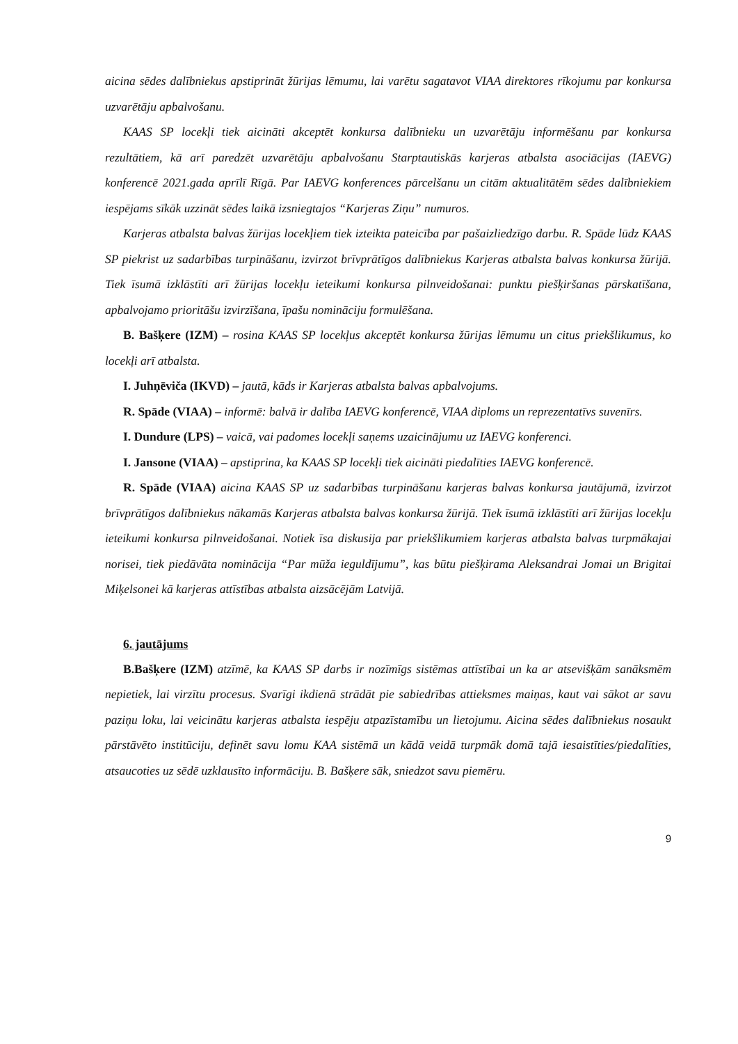aicina sēdes dalībniekus apstiprināt žūrijas lēmumu, lai varētu sagatavot VIAA direktores rīkojumu par konkursa uzvarētāju apbalvošanu.
KAAS SP locekļi tiek aicināti akceptēt konkursa dalībnieku un uzvarētāju informēšanu par konkursa rezultātiem, kā arī paredzēt uzvarētāju apbalvošanu Starptautiskās karjeras atbalsta asociācijas (IAEVG) konferencē 2021.gada aprīlī Rīgā. Par IAEVG konferences pārcelšanu un citām aktualitātēm sēdes dalībniekiem iespējams sīkāk uzzināt sēdes laikā izsniegtajos “Karjeras Ziņu” numuros.
Karjeras atbalsta balvas žūrijas locekļiem tiek izteikta pateicība par pašaizliedzīgo darbu. R. Spāde lūdz KAAS SP piekrist uz sadarbības turpināšanu, izvirzot brīvprātīgos dalībniekus Karjeras atbalsta balvas konkursa žūrijā. Tiek īsumā izklāstīti arī žūrijas locekļu ieteikumi konkursa pilnveidošanai: punktu piešķiršanas pārskatīšana, apbalvojamo prioritāšu izvirzīšana, īpašu nomināciju formulēšana.
B. Bašķere (IZM) – rosina KAAS SP locekļus akceptēt konkursa žūrijas lēmumu un citus priekšlikumus, ko locekļi arī atbalsta.
I. Juhņēviča (IKVD) – jautā, kāds ir Karjeras atbalsta balvas apbalvojums.
R. Spāde (VIAA) – informē: balvā ir dalība IAEVG konferencē, VIAA diploms un reprezentatīvs suvenīrs.
I. Dundure (LPS) – vaicā, vai padomes locekļi saņems uzaicinājumu uz IAEVG konferenci.
I. Jansone (VIAA) – apstiprina, ka KAAS SP locekļi tiek aicināti piedalīties IAEVG konferencē.
R. Spāde (VIAA) aicina KAAS SP uz sadarbības turpināšanu karjeras balvas konkursa jautājumā, izvirzot brīvprātīgos dalībniekus nākamās Karjeras atbalsta balvas konkursa žūrijā. Tiek īsumā izklāstīti arī žūrijas locekļu ieteikumi konkursa pilnveidošanai. Notiek īsa diskusija par priekšlikumiem karjeras atbalsta balvas turpmākajai norisei, tiek piedāvāta nominācija “Par mūža ieguldījumu”, kas būtu piešķirama Aleksandrai Jomai un Brigitai Miķelsonei kā karjeras attīstības atbalsta aizsācējām Latvijā.
6. jautājums
B.Bašķere (IZM) atzīmē, ka KAAS SP darbs ir nozīmīgs sistēmas attīstībai un ka ar atsevišķām sanāksmēm nepietiek, lai virzītu procesus. Svarīgi ikdienā strādāt pie sabiedrības attieksmes maiņas, kaut vai sākot ar savu paziņu loku, lai veicinātu karjeras atbalsta iespēju atpazīstamību un lietojumu. Aicina sēdes dalībniekus nosaukt pārstāvēto institūciju, definēt savu lomu KAA sistēmā un kādā veidā turpmāk domā tajā iesaistīties/piedalīties, atsaucoties uz sēdē uzklausīto informāciju. B. Bašķere sāk, sniedzot savu piemēru.
9